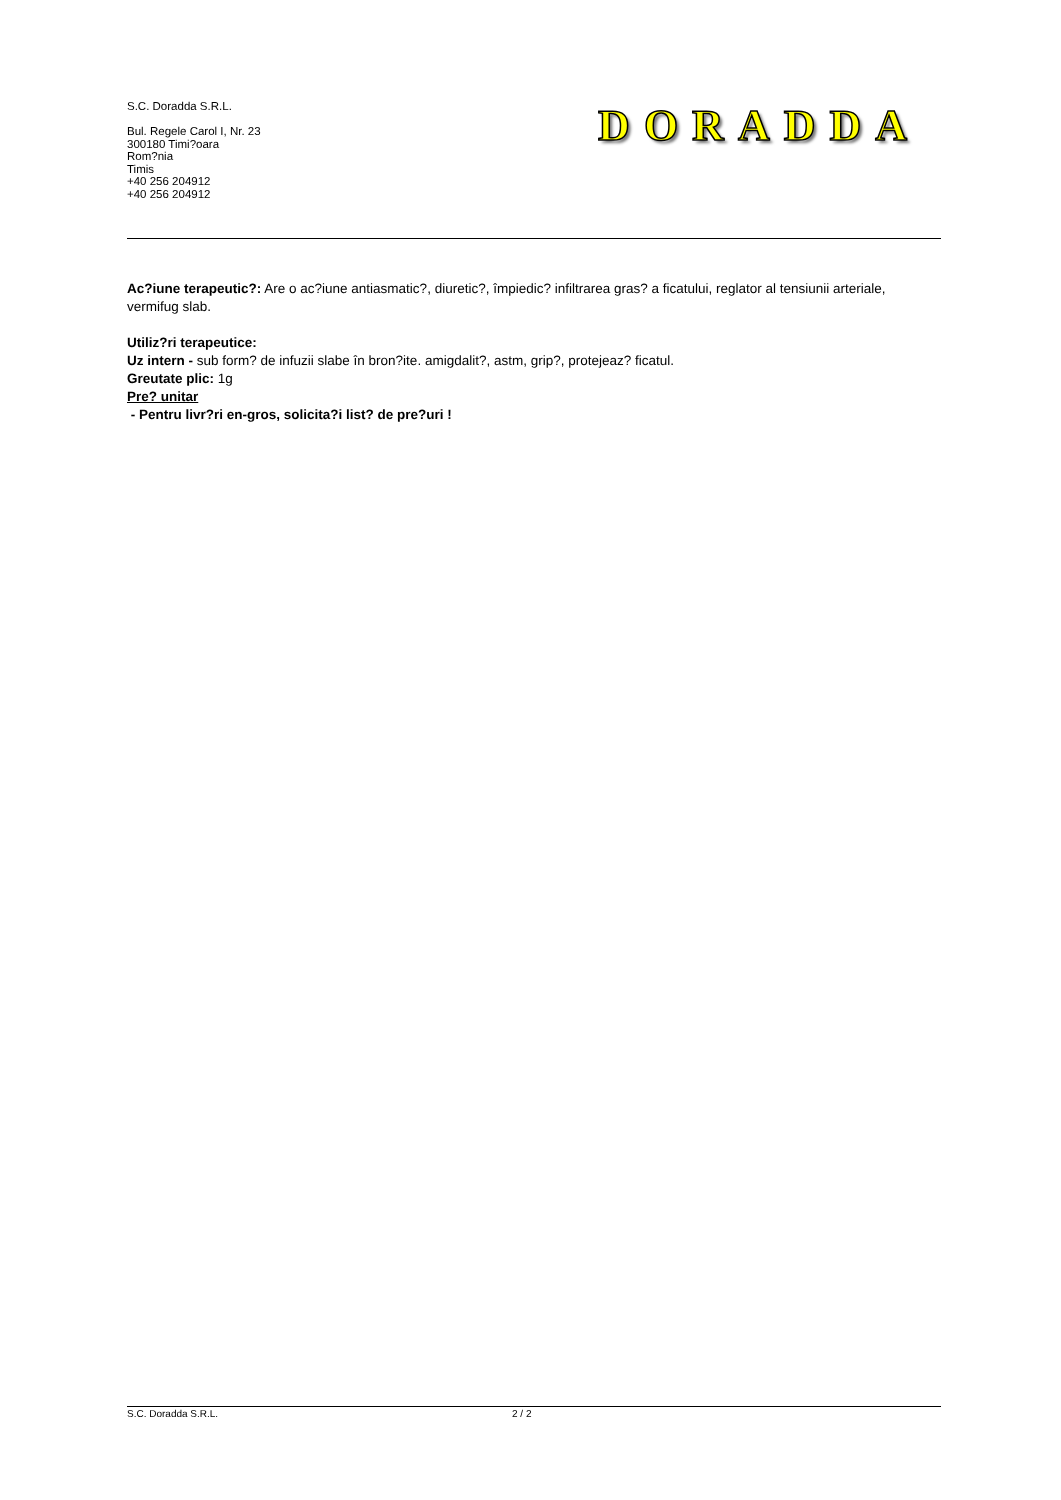S.C. Doradda S.R.L.
Bul. Regele Carol I, Nr. 23
300180 Timi?oara
Rom?nia
Timis
+40 256 204912
+40 256 204912
DORADDA
Ac?iune terapeutic?: Are o ac?iune antiasmatic?, diuretic?, împiedic? infiltrarea gras? a ficatului, reglator al tensiunii arteriale, vermifug slab.
Utiliz?ri terapeutice:
Uz intern - sub form? de infuzii slabe în bron?ite. amigdalit?, astm, grip?, protejeaz? ficatul.
Greutate plic: 1g
Pre? unitar
- Pentru livr?ri en-gros, solicita?i list? de pre?uri !
S.C. Doradda S.R.L. 2 / 2